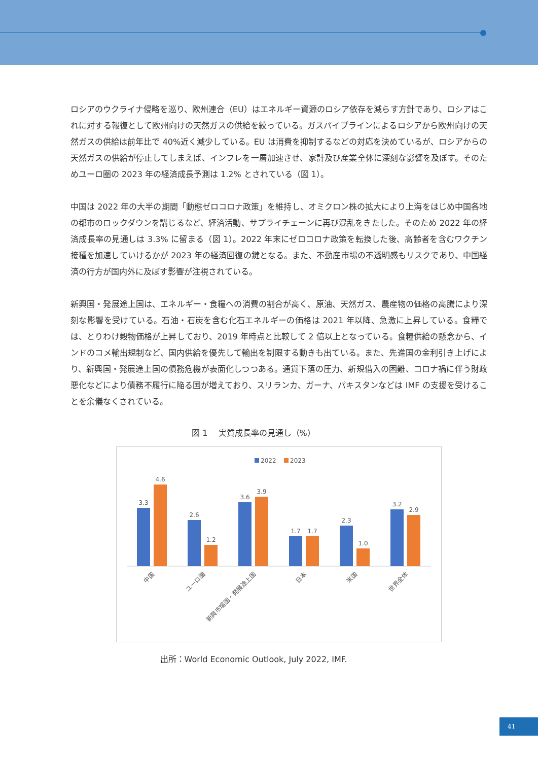ロシアのウクライナ侵略を巡り、欧州連合（EU）はエネルギー資源のロシア依存を減らす方針であり、ロシアはこれに対する報復として欧州向けの天然ガスの供給を絞っている。ガスパイプラインによるロシアから欧州向けの天然ガスの供給は前年比で 40%近く減少している。EU は消費を抑制するなどの対応を決めているが、ロシアからの天然ガスの供給が停止してしまえば、インフレを一層加速させ、家計及び産業全体に深刻な影響を及ぼす。そのためユーロ圏の 2023 年の経済成長予測は 1.2% とされている（図 1）。
中国は 2022 年の大半の期間「動態ゼロコロナ政策」を維持し、オミクロン株の拡大により上海をはじめ中国各地の都市のロックダウンを講じるなど、経済活動、サプライチェーンに再び混乱をきたした。そのため 2022 年の経済成長率の見通しは 3.3% に留まる（図 1）。2022 年末にゼロコロナ政策を転換した後、高齢者を含むワクチン接種を加速していけるかが 2023 年の経済回復の鍵となる。また、不動産市場の不透明感もリスクであり、中国経済の行方が国内外に及ぼす影響が注視されている。
新興国・発展途上国は、エネルギー・食糧への消費の割合が高く、原油、天然ガス、農産物の価格の高騰により深刻な影響を受けている。石油・石炭を含む化石エネルギーの価格は 2021 年以降、急激に上昇している。食糧では、とりわけ穀物価格が上昇しており、2019 年時点と比較して 2 倍以上となっている。食糧供給の懸念から、インドのコメ輸出規制など、国内供給を優先して輸出を制限する動きも出ている。また、先進国の金利引き上げにより、新興国・発展途上国の債務危機が表面化しつつある。通貨下落の圧力、新規借入の困難、コロナ禍に伴う財政悪化などにより債務不履行に陥る国が増えており、スリランカ、ガーナ、パキスタンなどは IMF の支援を受けることを余儀なくされている。
図 1　 実質成長率の見通し（%）
2022
2023
3.3
4.6
2.6
1.2
3.6
3.9
1.7
1.7
2.3
1.0
3.2
2.9
中国
ユーロ圏
新興市場国・発展途上国
日本
米国
世界全体
出所：World Economic Outlook, July 2022, IMF.
41